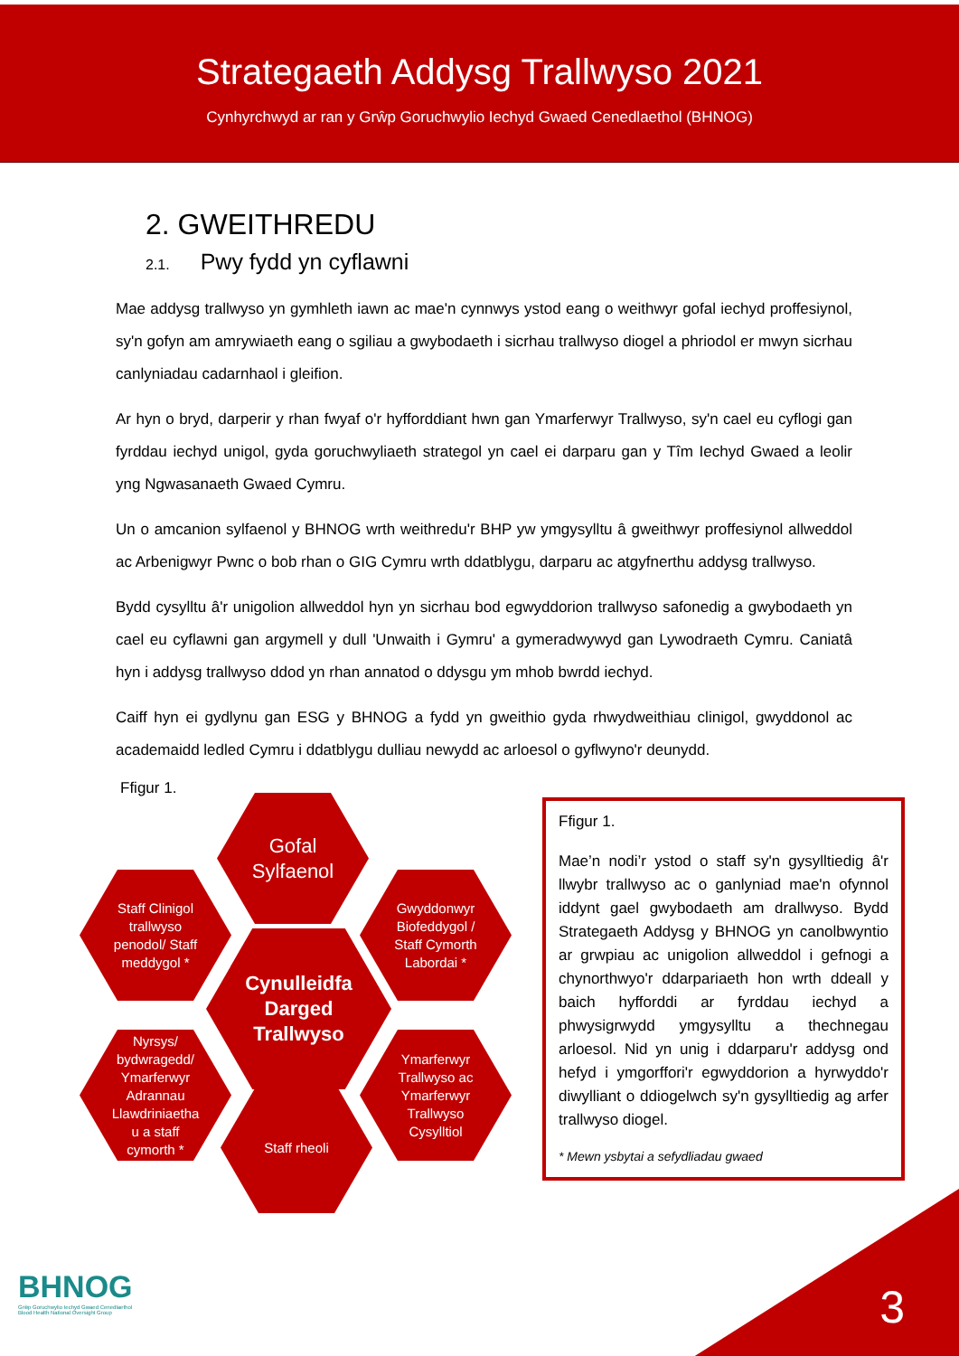Strategaeth Addysg Trallwyso 2021
Cynhyrchwyd ar ran y Grŵp Goruchwylio Iechyd Gwaed Cenedlaethol (BHNOG)
2. GWEITHREDU
2.1. Pwy fydd yn cyflawni
Mae addysg trallwyso yn gymhleth iawn ac mae'n cynnwys ystod eang o weithwyr gofal iechyd proffesiynol, sy'n gofyn am amrywiaeth eang o sgiliau a gwybodaeth i sicrhau trallwyso diogel a phriodol er mwyn sicrhau canlyniadau cadarnhaol i gleifion.
Ar hyn o bryd, darperir y rhan fwyaf o'r hyfforddiant hwn gan Ymarferwyr Trallwyso, sy'n cael eu cyflogi gan fyrddau iechyd unigol, gyda goruchwyliaeth strategol yn cael ei darparu gan y Tîm Iechyd Gwaed a leolir yng Ngwasanaeth Gwaed Cymru.
Un o amcanion sylfaenol y BHNOG wrth weithredu'r BHP yw ymgysylltu â gweithwyr proffesiynol allweddol ac Arbenigwyr Pwnc o bob rhan o GIG Cymru wrth ddatblygu, darparu ac atgyfnerthu addysg trallwyso.
Bydd cysylltu â'r unigolion allweddol hyn yn sicrhau bod egwyddorion trallwyso safonedig a gwybodaeth yn cael eu cyflawni gan argymell y dull 'Unwaith i Gymru' a gymeradwywyd gan Lywodraeth Cymru. Caniatâ hyn i addysg trallwyso ddod yn rhan annatod o ddysgu ym mhob bwrdd iechyd.
Caiff hyn ei gydlynu gan ESG y BHNOG a fydd yn gweithio gyda rhwydweithiau clinigol, gwyddonol ac academaidd ledled Cymru i ddatblygu dulliau newydd ac arloesol o gyflwyno'r deunydd.
Ffigur 1.
Gofal
Sylfaenol
Staff Clinigol
trallwyso
penodol/ Staff
meddygol *
Gwyddonwyr
Biofeddygol /
Staff Cymorth
Labordai *
Cynulleidfa
Darged
Trallwyso
Nyrsys/
bydwragedd/
Ymarferwyr
Adrannau
Llawdriniaetha
u a staff
cymorth *
Ymarferwyr
Trallwyso ac
Ymarferwyr
Trallwyso
Cysylltiol
Staff rheoli
Ffigur 1.
Mae’n nodi’r ystod o staff sy'n gysylltiedig â'r llwybr trallwyso ac o ganlyniad mae'n ofynnol iddynt gael gwybodaeth am drallwyso. Bydd Strategaeth Addysg y BHNOG yn canolbwyntio ar grwpiau ac unigolion allweddol i gefnogi a chynorthwyo'r ddarpariaeth hon wrth ddeall y baich hyfforddi ar fyrddau iechyd a phwysigrwydd ymgysylltu a thechnegau arloesol. Nid yn unig i ddarparu'r addysg ond hefyd i ymgorffori'r egwyddorion a hyrwyddo'r diwylliant o ddiogelwch sy'n gysylltiedig ag arfer trallwyso diogel.
* Mewn ysbytai a sefydliadau gwaed
BHNOG
Grŵp Goruchwylio Iechyd Gwaed Cenedlaethol
Blood Health National Oversight Group
3